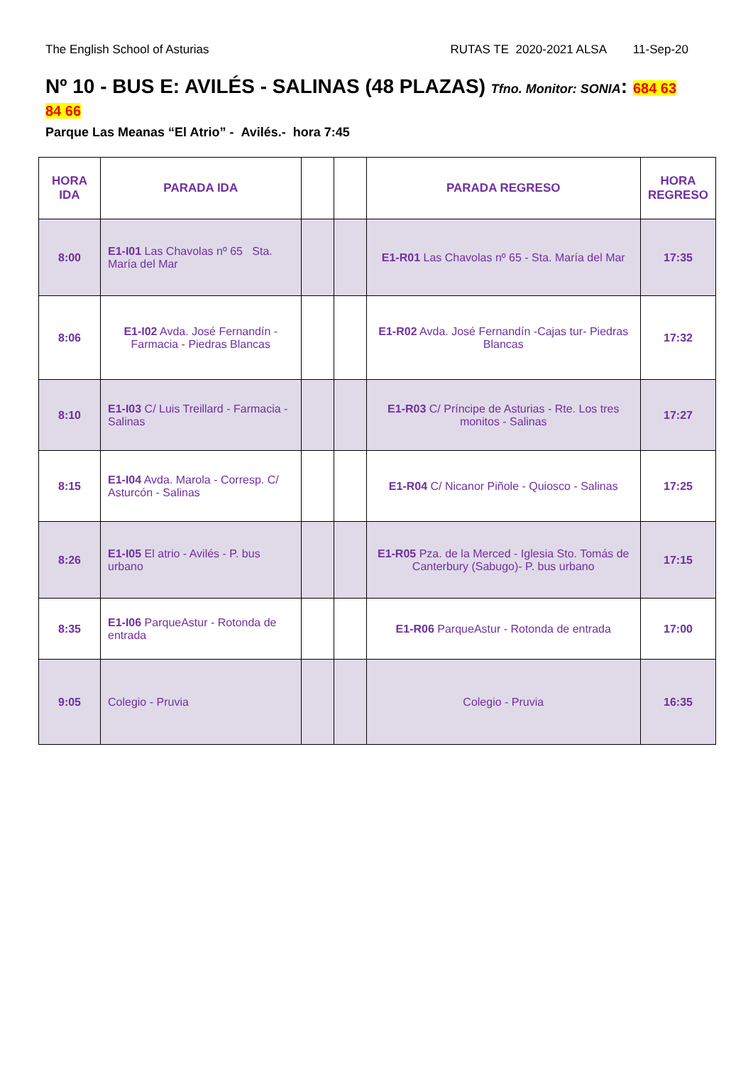The English School of Asturias RUTAS TE 2020-2021 ALSA 11-Sep-20
Nº 10 - BUS E: AVILÉS - SALINAS (48 PLAZAS) Tfno. Monitor: SONIA: 684 63 84 66
Parque Las Meanas “El Atrio” - Avilés.- hora 7:45
| HORA IDA | PARADA IDA | | | PARADA REGRESO | HORA REGRESO |
| --- | --- | --- | --- | --- | --- |
| 8:00 | E1-I01 Las Chavolas nº 65 Sta. María del Mar | | | E1-R01 Las Chavolas nº 65 - Sta. María del Mar | 17:35 |
| 8:06 | E1-I02 Avda. José Fernandín - Farmacia - Piedras Blancas | | | E1-R02 Avda. José Fernandín -Cajas tur- Piedras Blancas | 17:32 |
| 8:10 | E1-I03 C/ Luis Treillard - Farmacia - Salinas | | | E1-R03 C/ Príncipe de Asturias - Rte. Los tres monitos - Salinas | 17:27 |
| 8:15 | E1-I04 Avda. Marola - Corresp. C/ Asturcón - Salinas | | | E1-R04 C/ Nicanor Piñole - Quiosco - Salinas | 17:25 |
| 8:26 | E1-I05 El atrio - Avilés - P. bus urbano | | | E1-R05 Pza. de la Merced - Iglesia Sto. Tomás de Canterbury (Sabugo)- P. bus urbano | 17:15 |
| 8:35 | E1-I06 ParqueAstur - Rotonda de entrada | | | E1-R06 ParqueAstur - Rotonda de entrada | 17:00 |
| 9:05 | Colegio - Pruvia | | | Colegio - Pruvia | 16:35 |